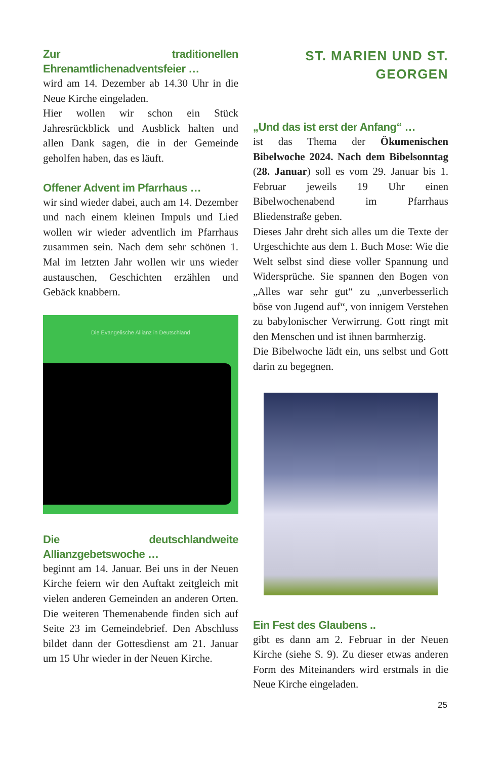Zur traditionellen Ehrenamtlichenadventsfeier …
wird am 14. Dezember ab 14.30 Uhr in die Neue Kirche eingeladen.
Hier wollen wir schon ein Stück Jahresrückblick und Ausblick halten und allen Dank sagen, die in der Gemeinde geholfen haben, das es läuft.
Offener Advent im Pfarrhaus …
wir sind wieder dabei, auch am 14. Dezember und nach einem kleinen Impuls und Lied wollen wir wieder adventlich im Pfarrhaus zusammen sein. Nach dem sehr schönen 1. Mal im letzten Jahr wollen wir uns wieder austauschen, Geschichten erzählen und Gebäck knabbern.
Die Evangelische Allianz in Deutschland
Die deutschlandweite Allianzgebetswoche …
beginnt am 14. Januar. Bei uns in der Neuen Kirche feiern wir den Auftakt zeitgleich mit vielen anderen Gemeinden an anderen Orten. Die weiteren Themenabende finden sich auf Seite 23 im Gemeindebrief. Den Abschluss bildet dann der Gottesdienst am 21. Januar um 15 Uhr wieder in der Neuen Kirche.
ST. MARIEN UND ST. GEORGEN
„Und das ist erst der Anfang“ …
ist das Thema der Ökumenischen Bibelwoche 2024. Nach dem Bibelsonntag (28. Januar) soll es vom 29. Januar bis 1. Februar jeweils 19 Uhr einen Bibelwochenabend im Pfarrhaus Bliedenstraße geben.
Dieses Jahr dreht sich alles um die Texte der Urgeschichte aus dem 1. Buch Mose: Wie die Welt selbst sind diese voller Spannung und Widersprüche. Sie spannen den Bogen von „Alles war sehr gut“ zu „unverbesserlich böse von Jugend auf“, von innigem Verstehen zu babylonischer Verwirrung. Gott ringt mit den Menschen und ist ihnen barmherzig.
Die Bibelwoche lädt ein, uns selbst und Gott darin zu begegnen.
Ein Fest des Glaubens ..
gibt es dann am 2. Februar in der Neuen Kirche (siehe S. 9). Zu dieser etwas anderen Form des Miteinanders wird erstmals in die Neue Kirche eingeladen.
25